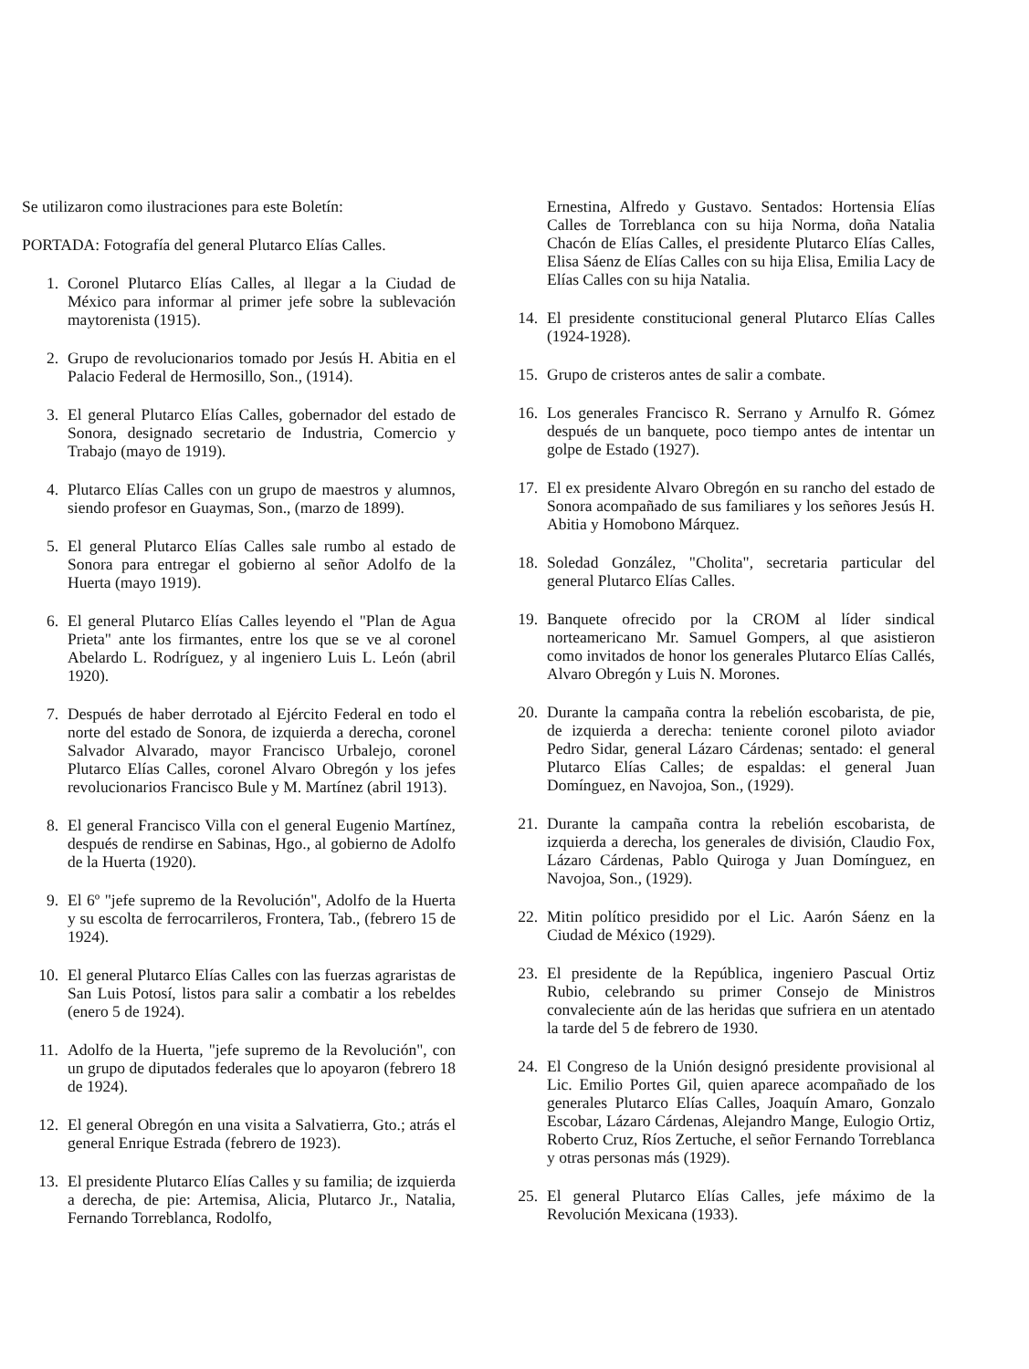Se utilizaron como ilustraciones para este Boletín:
PORTADA: Fotografía del general Plutarco Elías Calles.
1. Coronel Plutarco Elías Calles, al llegar a la Ciudad de México para informar al primer jefe sobre la sublevación maytorenista (1915).
2. Grupo de revolucionarios tomado por Jesús H. Abitia en el Palacio Federal de Hermosillo, Son., (1914).
3. El general Plutarco Elías Calles, gobernador del estado de Sonora, designado secretario de Industria, Comercio y Trabajo (mayo de 1919).
4. Plutarco Elías Calles con un grupo de maestros y alumnos, siendo profesor en Guaymas, Son., (marzo de 1899).
5. El general Plutarco Elías Calles sale rumbo al estado de Sonora para entregar el gobierno al señor Adolfo de la Huerta (mayo 1919).
6. El general Plutarco Elías Calles leyendo el "Plan de Agua Prieta" ante los firmantes, entre los que se ve al coronel Abelardo L. Rodríguez, y al ingeniero Luis L. León (abril 1920).
7. Después de haber derrotado al Ejército Federal en todo el norte del estado de Sonora, de izquierda a derecha, coronel Salvador Alvarado, mayor Francisco Urbalejo, coronel Plutarco Elías Calles, coronel Alvaro Obregón y los jefes revolucionarios Francisco Bule y M. Martínez (abril 1913).
8. El general Francisco Villa con el general Eugenio Martínez, después de rendirse en Sabinas, Hgo., al gobierno de Adolfo de la Huerta (1920).
9. El 6º "jefe supremo de la Revolución", Adolfo de la Huerta y su escolta de ferrocarrileros, Frontera, Tab., (febrero 15 de 1924).
10. El general Plutarco Elías Calles con las fuerzas agraristas de San Luis Potosí, listos para salir a combatir a los rebeldes (enero 5 de 1924).
11. Adolfo de la Huerta, "jefe supremo de la Revolución", con un grupo de diputados federales que lo apoyaron (febrero 18 de 1924).
12. El general Obregón en una visita a Salvatierra, Gto.; atrás el general Enrique Estrada (febrero de 1923).
13. El presidente Plutarco Elías Calles y su familia; de izquierda a derecha, de pie: Artemisa, Alicia, Plutarco Jr., Natalia, Fernando Torreblanca, Rodolfo,
Ernestina, Alfredo y Gustavo. Sentados: Hortensia Elías Calles de Torreblanca con su hija Norma, doña Natalia Chacón de Elías Calles, el presidente Plutarco Elías Calles, Elisa Sáenz de Elías Calles con su hija Elisa, Emilia Lacy de Elías Calles con su hija Natalia.
14. El presidente constitucional general Plutarco Elías Calles (1924-1928).
15. Grupo de cristeros antes de salir a combate.
16. Los generales Francisco R. Serrano y Arnulfo R. Gómez después de un banquete, poco tiempo antes de intentar un golpe de Estado (1927).
17. El ex presidente Alvaro Obregón en su rancho del estado de Sonora acompañado de sus familiares y los señores Jesús H. Abitia y Homobono Márquez.
18. Soledad González, "Cholita", secretaria particular del general Plutarco Elías Calles.
19. Banquete ofrecido por la CROM al líder sindical norteamericano Mr. Samuel Gompers, al que asistieron como invitados de honor los generales Plutarco Elías Callés, Alvaro Obregón y Luis N. Morones.
20. Durante la campaña contra la rebelión escobarista, de pie, de izquierda a derecha: teniente coronel piloto aviador Pedro Sidar, general Lázaro Cárdenas; sentado: el general Plutarco Elías Calles; de espaldas: el general Juan Domínguez, en Navojoa, Son., (1929).
21. Durante la campaña contra la rebelión escobarista, de izquierda a derecha, los generales de división, Claudio Fox, Lázaro Cárdenas, Pablo Quiroga y Juan Domínguez, en Navojoa, Son., (1929).
22. Mitin político presidido por el Lic. Aarón Sáenz en la Ciudad de México (1929).
23. El presidente de la República, ingeniero Pascual Ortiz Rubio, celebrando su primer Consejo de Ministros convaleciente aún de las heridas que sufriera en un atentado la tarde del 5 de febrero de 1930.
24. El Congreso de la Unión designó presidente provisional al Lic. Emilio Portes Gil, quien aparece acompañado de los generales Plutarco Elías Calles, Joaquín Amaro, Gonzalo Escobar, Lázaro Cárdenas, Alejandro Mange, Eulogio Ortiz, Roberto Cruz, Ríos Zertuche, el señor Fernando Torreblanca y otras personas más (1929).
25. El general Plutarco Elías Calles, jefe máximo de la Revolución Mexicana (1933).